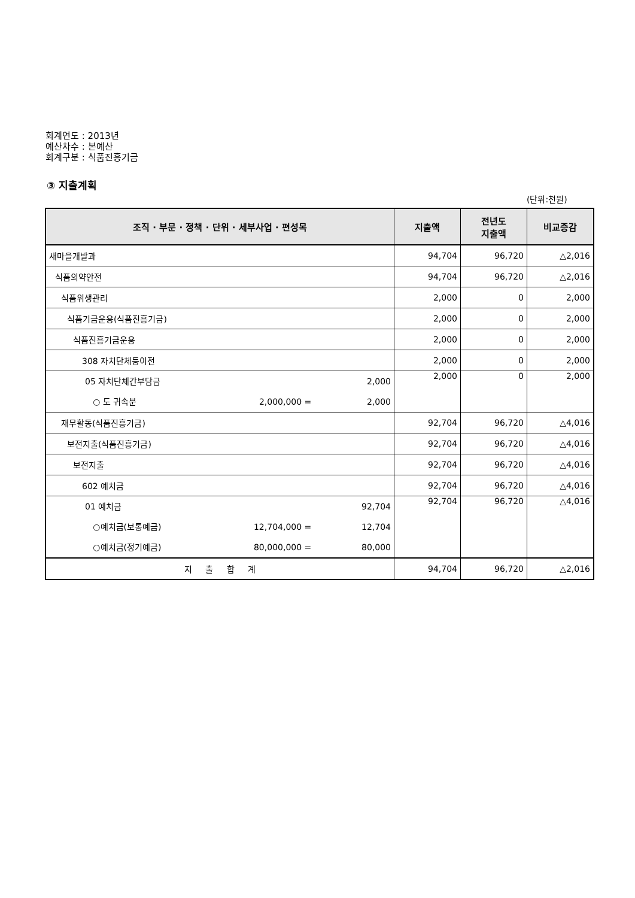회계연도 : 2013년
예산차수 : 본예산
회계구분 : 식품진흥기금
③ 지출계획
(단위:천원)
| 조직 · 부문 · 정책 · 단위 · 세부사업 · 편성목 | 지출액 | 전년도 지출액 | 비교증감 |
| --- | --- | --- | --- |
| 새마을개발과 | 94,704 | 96,720 | △2,016 |
| 식품의약안전 | 94,704 | 96,720 | △2,016 |
| 식품위생관리 | 2,000 | 0 | 2,000 |
| 식품기금운용(식품진흥기금) | 2,000 | 0 | 2,000 |
| 식품진흥기금운용 | 2,000 | 0 | 2,000 |
| 308 자치단체등이전 | 2,000 | 0 | 2,000 |
| 05 자치단체간부담금 2,000 ○ 도 귀속분 2,000,000 = 2,000 | 2,000 | 0 | 2,000 |
| 재무활동(식품진흥기금) | 92,704 | 96,720 | △4,016 |
| 보전지출(식품진흥기금) | 92,704 | 96,720 | △4,016 |
| 보전지출 | 92,704 | 96,720 | △4,016 |
| 602 예치금 | 92,704 | 96,720 | △4,016 |
| 01 예치금 92,704 ○예치금(보통예금) 12,704,000 = 12,704 ○예치금(정기예금) 80,000,000 = 80,000 | 92,704 | 96,720 | △4,016 |
| 지 출 합 계 | 94,704 | 96,720 | △2,016 |